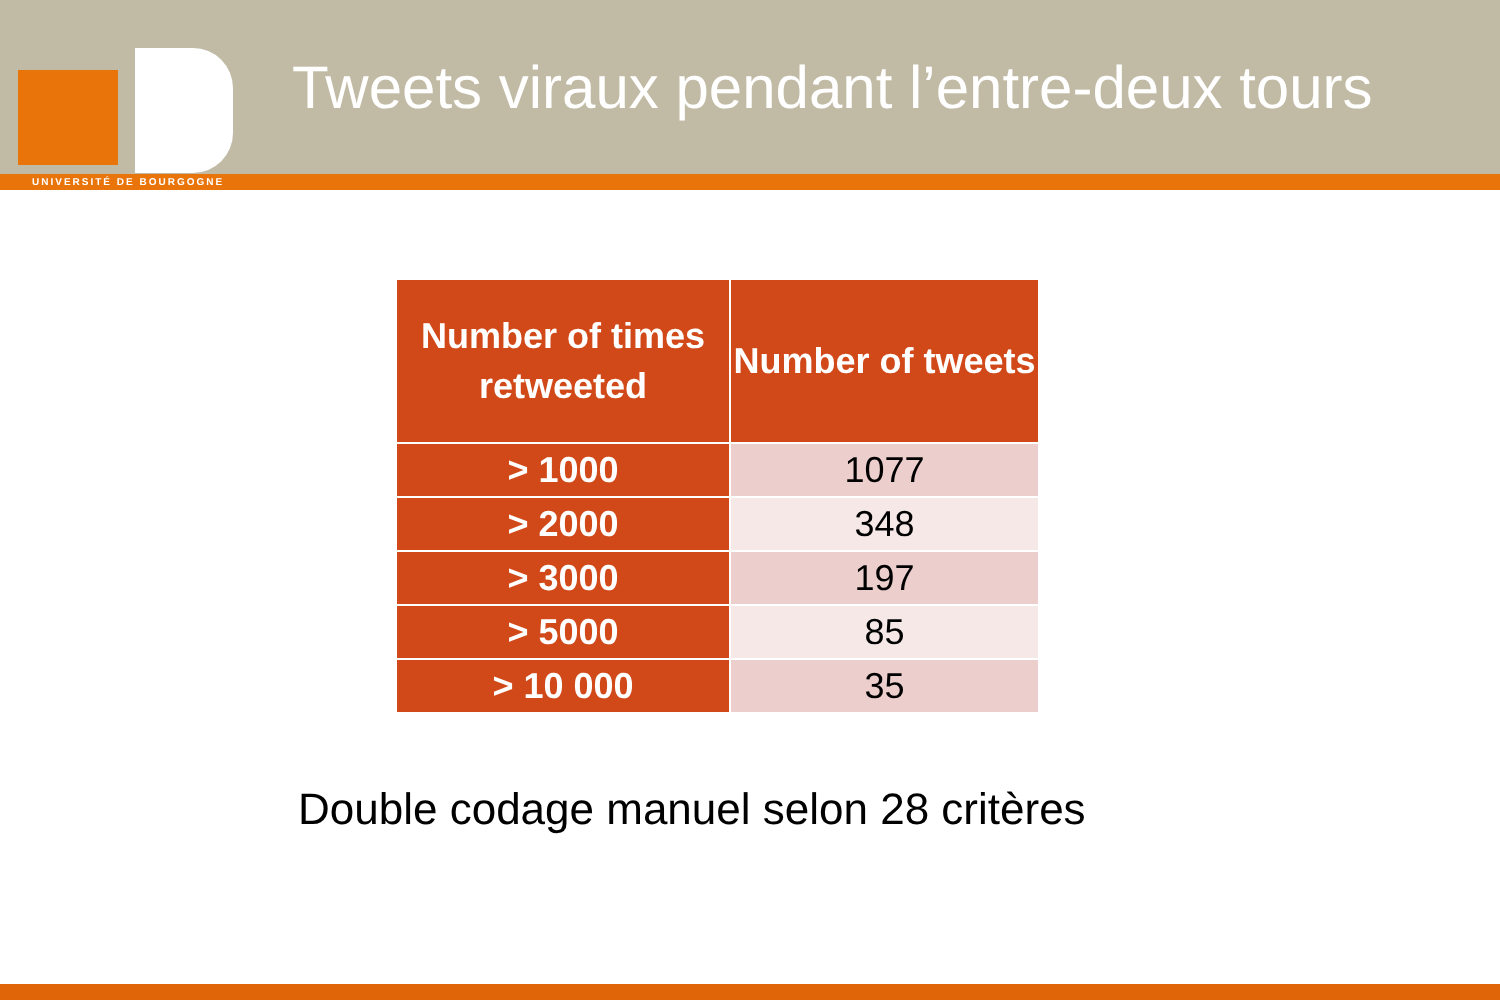UNIVERSITÉ DE BOURGOGNE
Tweets viraux pendant l’entre-deux tours
| Number of times retweeted | Number of tweets |
| --- | --- |
| > 1000 | 1077 |
| > 2000 | 348 |
| > 3000 | 197 |
| > 5000 | 85 |
| > 10 000 | 35 |
Double codage manuel selon 28 critères